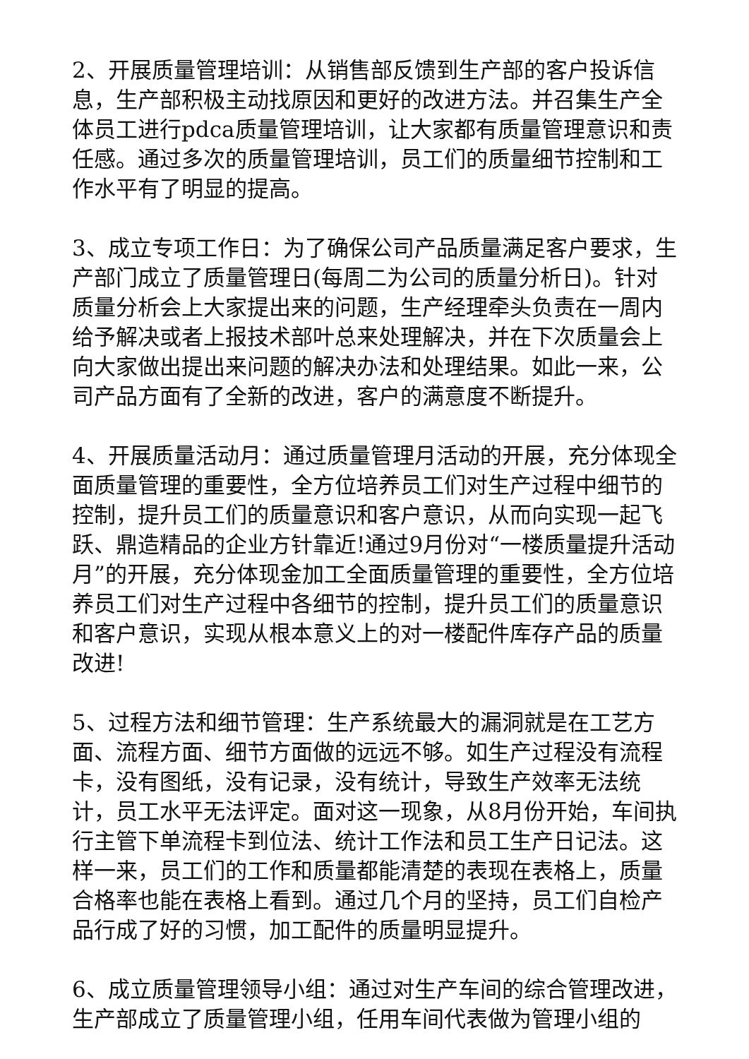2、开展质量管理培训：从销售部反馈到生产部的客户投诉信息，生产部积极主动找原因和更好的改进方法。并召集生产全体员工进行pdca质量管理培训，让大家都有质量管理意识和责任感。通过多次的质量管理培训，员工们的质量细节控制和工作水平有了明显的提高。
3、成立专项工作日：为了确保公司产品质量满足客户要求，生产部门成立了质量管理日(每周二为公司的质量分析日)。针对质量分析会上大家提出来的问题，生产经理牵头负责在一周内给予解决或者上报技术部叶总来处理解决，并在下次质量会上向大家做出提出来问题的解决办法和处理结果。如此一来，公司产品方面有了全新的改进，客户的满意度不断提升。
4、开展质量活动月：通过质量管理月活动的开展，充分体现全面质量管理的重要性，全方位培养员工们对生产过程中细节的控制，提升员工们的质量意识和客户意识，从而向实现一起飞跃、鼎造精品的企业方针靠近!通过9月份对“一楼质量提升活动月”的开展，充分体现金加工全面质量管理的重要性，全方位培养员工们对生产过程中各细节的控制，提升员工们的质量意识和客户意识，实现从根本意义上的对一楼配件库存产品的质量改进!
5、过程方法和细节管理：生产系统最大的漏洞就是在工艺方面、流程方面、细节方面做的远远不够。如生产过程没有流程卡，没有图纸，没有记录，没有统计，导致生产效率无法统计，员工水平无法评定。面对这一现象，从8月份开始，车间执行主管下单流程卡到位法、统计工作法和员工生产日记法。这样一来，员工们的工作和质量都能清楚的表现在表格上，质量合格率也能在表格上看到。通过几个月的坚持，员工们自检产品行成了好的习惯，加工配件的质量明显提升。
6、成立质量管理领导小组：通过对生产车间的综合管理改进，生产部成立了质量管理小组，任用车间代表做为管理小组的